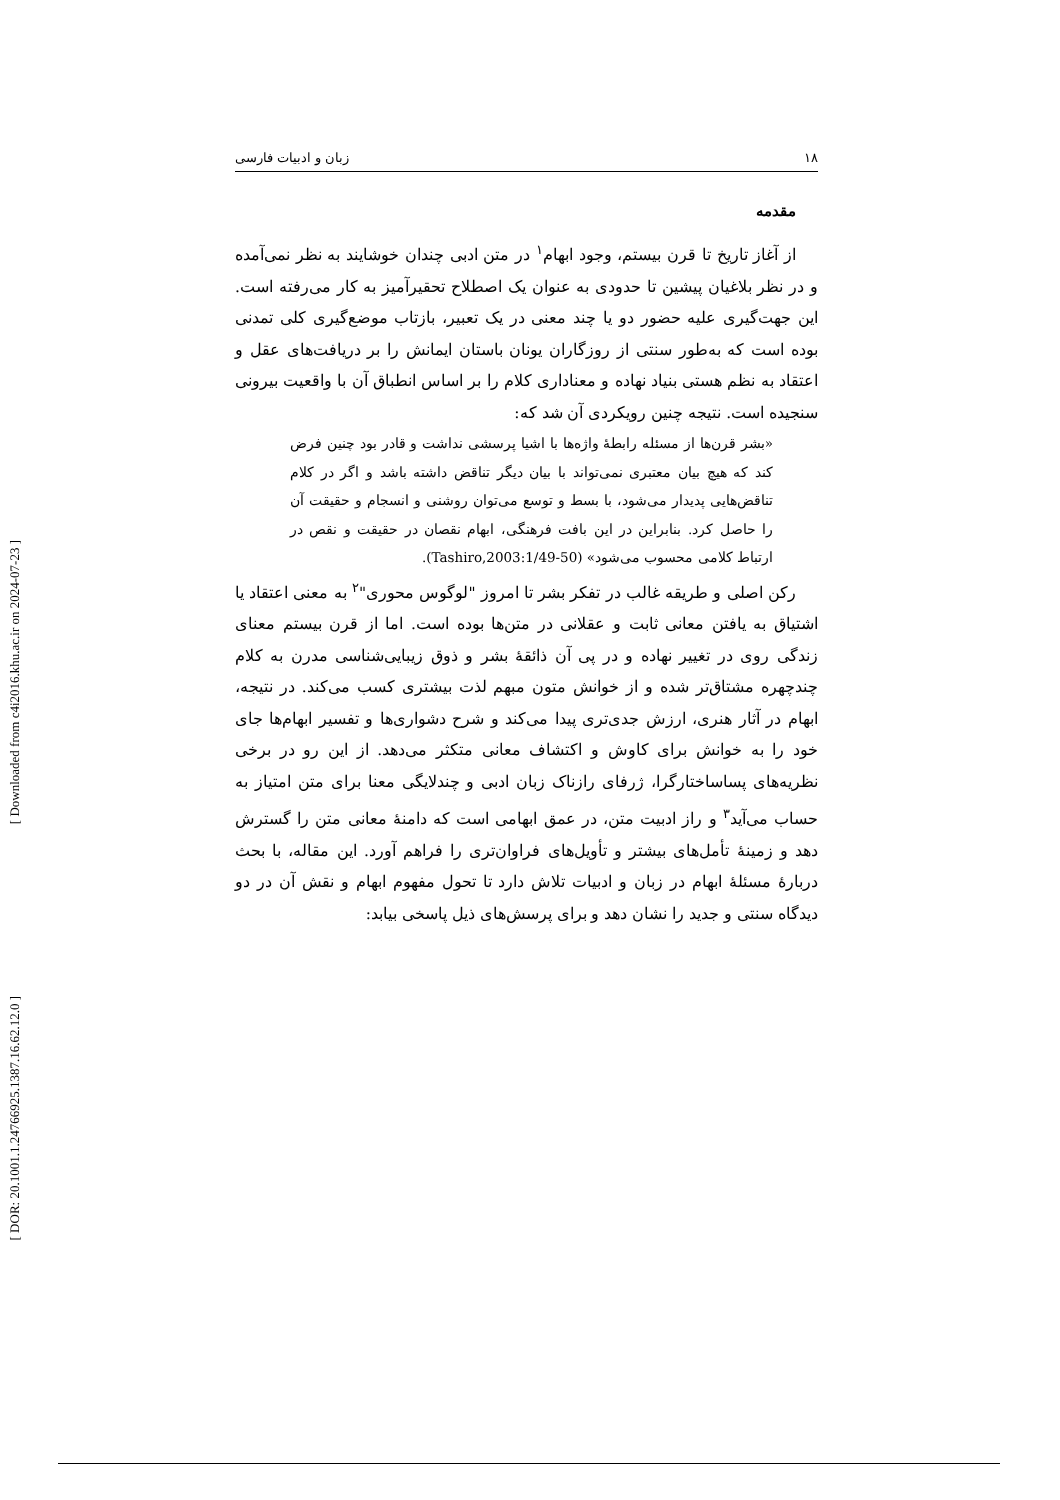[ Downloaded from c4i2016.khu.ac.ir on 2024-07-23 ]
[ DOR: 20.1001.1.24766925.1387.16.62.12.0 ]
۱۸ زبان و ادبیات فارسی
مقدمه
از آغاز تاریخ تا قرن بیستم، وجود ابهام<sup>۱</sup> در متن ادبی چندان خوشایند به نظر نمی‌آمده و در نظر بلاغیان پیشین تا حدودی به عنوان یک اصطلاح تحقیرآمیز به کار می‌رفته است. این جهت‌گیری علیه حضور دو یا چند معنی در یک تعبیر، بازتاب موضع‌گیری کلی تمدنی بوده است که به‌طور سنتی از روزگاران یونان باستان ایمانش را بر دریافت‌های عقل و اعتقاد به نظم هستی بنیاد نهاده و معناداری کلام را بر اساس انطباق آن با واقعیت بیرونی سنجیده است. نتیجه چنین رویکردی آن شد که:
«بشر قرن‌ها از مسئله رابطهٔ واژه‌ها با اشیا پرسشی نداشت و قادر بود چنین فرض کند که هیچ بیان معتبری نمی‌تواند با بیان دیگر تناقض داشته باشد و اگر در کلام تناقض‌هایی پدیدار می‌شود، با بسط و توسع می‌توان روشنی و انسجام و حقیقت آن را حاصل کرد. بنابراین در این بافت فرهنگی، ابهام نقصان در حقیقت و نقص در ارتباط کلامی محسوب می‌شود» (Tashiro,2003:1/49-50).
رکن اصلی و طریقه غالب در تفکر بشر تا امروز "لوگوس محوری"<sup>۲</sup> به معنی اعتقاد یا اشتیاق به یافتن معانی ثابت و عقلانی در متن‌ها بوده است. اما از قرن بیستم معنای زندگی روی در تغییر نهاده و در پی آن ذائقهٔ بشر و ذوق زیبایی‌شناسی مدرن به کلام چندچهره مشتاق‌تر شده و از خوانش متون مبهم لذت بیشتری کسب می‌کند. در نتیجه، ابهام در آثار هنری، ارزش جدی‌تری پیدا می‌کند و شرح دشواری‌ها و تفسیر ابهام‌ها جای خود را به خوانش برای کاوش و اکتشاف معانی متکثر می‌دهد. از این رو در برخی نظریه‌های پساساختارگرا، ژرفای رازناک زبان ادبی و چندلایگی معنا برای متن امتیاز به حساب می‌آید<sup>۳</sup> و راز ادبیت متن، در عمق ابهامی است که دامنهٔ معانی متن را گسترش دهد و زمینهٔ تأمل‌های بیشتر و تأویل‌های فراوان‌تری را فراهم آورد. این مقاله، با بحث دربارهٔ مسئلهٔ ابهام در زبان و ادبیات تلاش دارد تا تحول مفهوم ابهام و نقش آن در دو دیدگاه سنتی و جدید را نشان دهد و برای پرسش‌های ذیل پاسخی بیابد: